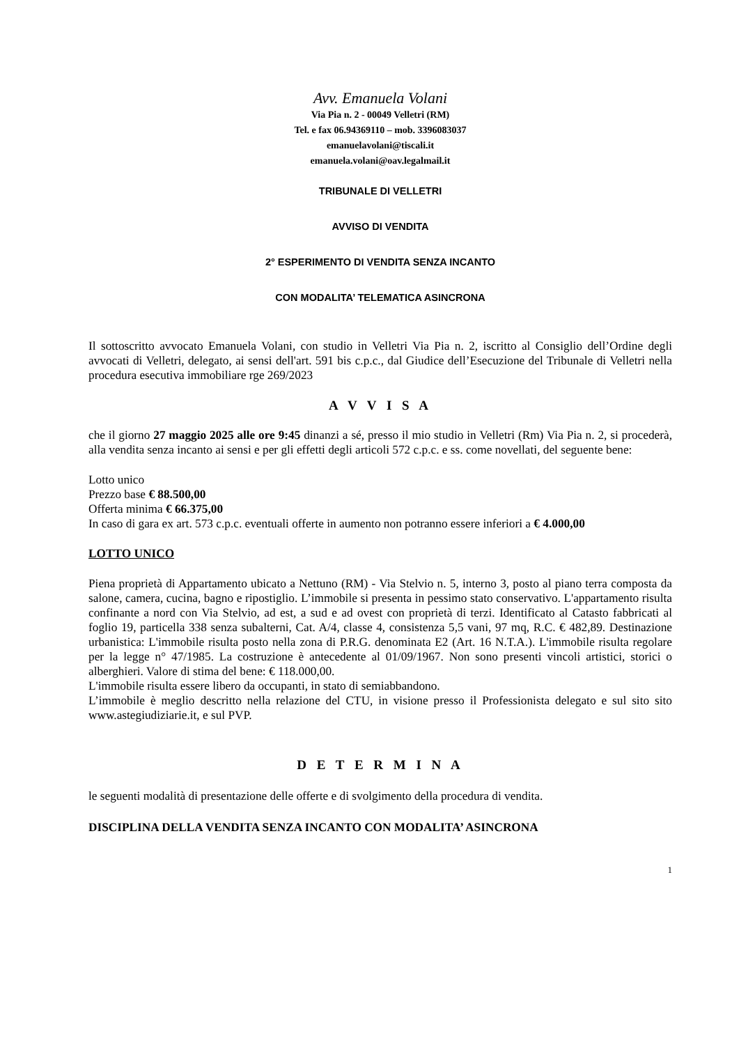Avv. Emanuela Volani
Via Pia n. 2 - 00049 Velletri (RM)
Tel. e fax 06.94369110 – mob. 3396083037
emanuelavolani@tiscali.it
emanuela.volani@oav.legalmail.it
TRIBUNALE DI VELLETRI
AVVISO DI VENDITA
2° ESPERIMENTO DI VENDITA SENZA INCANTO
CON MODALITA’ TELEMATICA ASINCRONA
Il sottoscritto avvocato Emanuela Volani, con studio in Velletri Via Pia n. 2, iscritto al Consiglio dell’Ordine degli avvocati di Velletri, delegato, ai sensi dell'art. 591 bis c.p.c., dal Giudice dell’Esecuzione del Tribunale di Velletri nella procedura esecutiva immobiliare rge 269/2023
A V V I S A
che il giorno 27 maggio 2025 alle ore 9:45 dinanzi a sé, presso il mio studio in Velletri (Rm) Via Pia n. 2, si procederà, alla vendita senza incanto ai sensi e per gli effetti degli articoli 572 c.p.c. e ss. come novellati, del seguente bene:
Lotto unico
Prezzo base € 88.500,00
Offerta minima € 66.375,00
In caso di gara ex art. 573 c.p.c. eventuali offerte in aumento non potranno essere inferiori a € 4.000,00
LOTTO UNICO
Piena proprietà di Appartamento ubicato a Nettuno (RM) - Via Stelvio n. 5, interno 3, posto al piano terra composta da salone, camera, cucina, bagno e ripostiglio. L’immobile si presenta in pessimo stato conservativo. L'appartamento risulta confinante a nord con Via Stelvio, ad est, a sud e ad ovest con proprietà di terzi. Identificato al Catasto fabbricati al foglio 19, particella 338 senza subalterni, Cat. A/4, classe 4, consistenza 5,5 vani, 97 mq, R.C. € 482,89. Destinazione urbanistica: L'immobile risulta posto nella zona di P.R.G. denominata E2 (Art. 16 N.T.A.). L'immobile risulta regolare per la legge n° 47/1985. La costruzione è antecedente al 01/09/1967. Non sono presenti vincoli artistici, storici o alberghieri. Valore di stima del bene: € 118.000,00.
L'immobile risulta essere libero da occupanti, in stato di semiabbandono.
L’immobile è meglio descritto nella relazione del CTU, in visione presso il Professionista delegato e sul sito sito www.astegiudiziarie.it, e sul PVP.
D E T E R M I N A
le seguenti modalità di presentazione delle offerte e di svolgimento della procedura di vendita.
DISCIPLINA DELLA VENDITA SENZA INCANTO CON MODALITA’ ASINCRONA
1